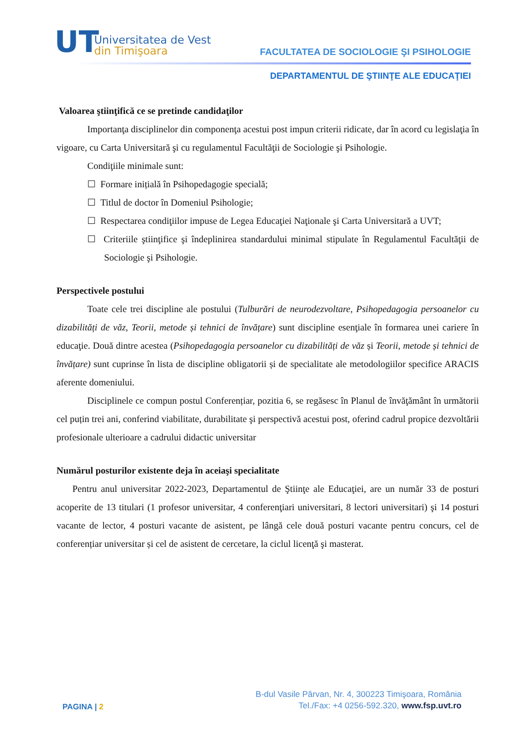UT
Universitatea de Vest
din Timişoara
FACULTATEA DE SOCIOLOGIE ŞI PSIHOLOGIE
DEPARTAMENTUL DE ŞTIINŢE ALE EDUCAŢIEI
Valoarea ştiinţifică ce se pretinde candidaţilor
Importanţa disciplinelor din componenţa acestui post impun criterii ridicate, dar în acord cu legislaţia în vigoare, cu Carta Universitară şi cu regulamentul Facultăţii de Sociologie şi Psihologie.
Condiţiile minimale sunt:
☐ Formare inițială în Psihopedagogie specială;
☐ Titlul de doctor în Domeniul Psihologie;
☐ Respectarea condiţiilor impuse de Legea Educaţiei Naţionale şi Carta Universitară a UVT;
☐ Criteriile ştiinţifice şi îndeplinirea standardului minimal stipulate în Regulamentul Facultăţii de Sociologie şi Psihologie.
Perspectivele postului
Toate cele trei discipline ale postului (Tulburări de neurodezvoltare, Psihopedagogia persoanelor cu dizabilități de văz, Teorii, metode și tehnici de învățare) sunt discipline esenţiale în formarea unei cariere în educaţie. Două dintre acestea (Psihopedagogia persoanelor cu dizabilități de văz și Teorii, metode și tehnici de învățare) sunt cuprinse în lista de discipline obligatorii și de specialitate ale metodologiilor specifice ARACIS aferente domeniului.
Disciplinele ce compun postul Conferențiar, pozitia 6, se regăsesc în Planul de învăţământ în următorii cel puțin trei ani, conferind viabilitate, durabilitate şi perspectivă acestui post, oferind cadrul propice dezvoltării profesionale ulterioare a cadrului didactic universitar
Numărul posturilor existente deja în aceiaşi specialitate
Pentru anul universitar 2022-2023, Departamentul de Ştiinţe ale Educaţiei, are un număr 33 de posturi acoperite de 13 titulari (1 profesor universitar, 4 conferenţiari universitari, 8 lectori universitari) şi 14 posturi vacante de lector, 4 posturi vacante de asistent, pe lângă cele două posturi vacante pentru concurs, cel de conferențiar universitar și cel de asistent de cercetare, la ciclul licenţă şi masterat.
PAGINA | 2
B-dul Vasile Pârvan, Nr. 4, 300223 Timişoara, România
Tel./Fax: +4 0256-592.320, www.fsp.uvt.ro